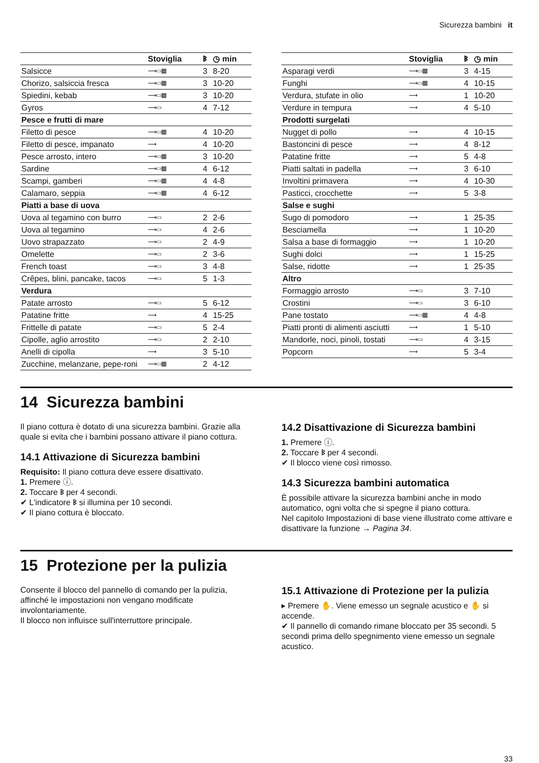Sicurezza bambini it
| | Stoviglia | ᛒ | ◷ min |
| --- | --- | --- | --- |
| Salsicce | ⟶▭▦ | 3 | 8-20 |
| Chorizo, salsiccia fresca | ⟶▭▦ | 3 | 10-20 |
| Spiedini, kebab | ⟶▭▦ | 3 | 10-20 |
| Gyros | ⟶▭ | 4 | 7-12 |
| Pesce e frutti di mare | | | |
| Filetto di pesce | ⟶▭▦ | 4 | 10-20 |
| Filetto di pesce, impanato | ⟶ | 4 | 10-20 |
| Pesce arrosto, intero | ⟶▭▦ | 3 | 10-20 |
| Sardine | ⟶▭▦ | 4 | 6-12 |
| Scampi, gamberi | ⟶▭▦ | 4 | 4-8 |
| Calamaro, seppia | ⟶▭▦ | 4 | 6-12 |
| Piatti a base di uova | | | |
| Uova al tegamino con burro | ⟶▭ | 2 | 2-6 |
| Uova al tegamino | ⟶▭ | 4 | 2-6 |
| Uovo strapazzato | ⟶▭ | 2 | 4-9 |
| Omelette | ⟶▭ | 2 | 3-6 |
| French toast | ⟶▭ | 3 | 4-8 |
| Crêpes, blini, pancake, tacos | ⟶▭ | 5 | 1-3 |
| Verdura | | | |
| Patate arrosto | ⟶▭ | 5 | 6-12 |
| Patatine fritte | ⟶ | 4 | 15-25 |
| Frittelle di patate | ⟶▭ | 5 | 2-4 |
| Cipolle, aglio arrostito | ⟶▭ | 2 | 2-10 |
| Anelli di cipolla | ⟶ | 3 | 5-10 |
| Zucchine, melanzane, pepe-roni | ⟶▭▦ | 2 | 4-12 |
| | Stoviglia | ᛒ | ◷ min |
| --- | --- | --- | --- |
| Asparagi verdi | ⟶▭▦ | 3 | 4-15 |
| Funghi | ⟶▭▦ | 4 | 10-15 |
| Verdura, stufate in olio | ⟶ | 1 | 10-20 |
| Verdure in tempura | ⟶ | 4 | 5-10 |
| Prodotti surgelati | | | |
| Nugget di pollo | ⟶ | 4 | 10-15 |
| Bastoncini di pesce | ⟶ | 4 | 8-12 |
| Patatine fritte | ⟶ | 5 | 4-8 |
| Piatti saltati in padella | ⟶ | 3 | 6-10 |
| Involtini primavera | ⟶ | 4 | 10-30 |
| Pasticci, crocchette | ⟶ | 5 | 3-8 |
| Salse e sughi | | | |
| Sugo di pomodoro | ⟶ | 1 | 25-35 |
| Besciamella | ⟶ | 1 | 10-20 |
| Salsa a base di formaggio | ⟶ | 1 | 10-20 |
| Sughi dolci | ⟶ | 1 | 15-25 |
| Salse, ridotte | ⟶ | 1 | 25-35 |
| Altro | | | |
| Formaggio arrosto | ⟶▭ | 3 | 7-10 |
| Crostini | ⟶▭ | 3 | 6-10 |
| Pane tostato | ⟶▭▦ | 4 | 4-8 |
| Piatti pronti di alimenti asciutti | ⟶ | 1 | 5-10 |
| Mandorle, noci, pinoli, tostati | ⟶▭ | 4 | 3-15 |
| Popcorn | ⟶ | 5 | 3-4 |
14 Sicurezza bambini
Il piano cottura è dotato di una sicurezza bambini. Grazie alla quale si evita che i bambini possano attivare il piano cottura.
14.1 Attivazione di Sicurezza bambini
Requisito: Il piano cottura deve essere disattivato.
1. Premere ⓘ.
2. Toccare ᛒ per 4 secondi.
✔ L'indicatore ᛒ si illumina per 10 secondi.
✔ Il piano cottura è bloccato.
14.2 Disattivazione di Sicurezza bambini
1. Premere ⓘ.
2. Toccare ᛒ per 4 secondi.
✔ Il blocco viene così rimosso.
14.3 Sicurezza bambini automatica
È possibile attivare la sicurezza bambini anche in modo automatico, ogni volta che si spegne il piano cottura.
Nel capitolo Impostazioni di base viene illustrato come attivare e disattivare la funzione → Pagina 34.
15 Protezione per la pulizia
Consente il blocco del pannello di comando per la pulizia, affinché le impostazioni non vengano modificate involontariamente.
Il blocco non influisce sull'interruttore principale.
15.1 Attivazione di Protezione per la pulizia
▸ Premere ✋. Viene emesso un segnale acustico e ✋ si accende.
✔ Il pannello di comando rimane bloccato per 35 secondi. 5 secondi prima dello spegnimento viene emesso un segnale acustico.
33